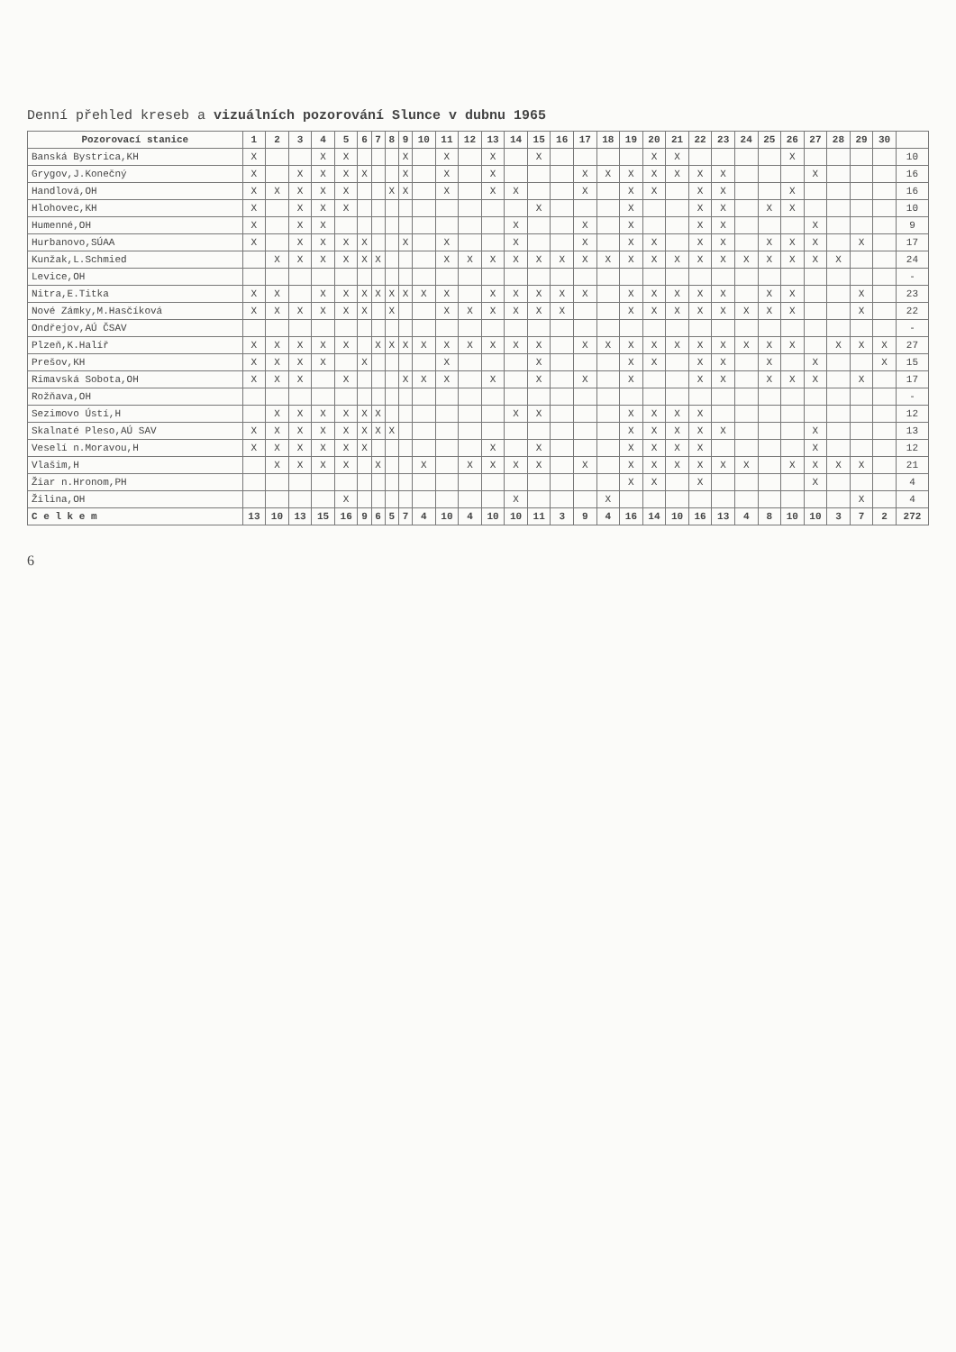Denní přehled kreseb a vizuálních pozorování Slunce v dubnu 1965
| Pozorovací stanice | 1 | 2 | 3 | 4 | 5 | 6 | 7 | 8 | 9 | 10 | 11 | 12 | 13 | 14 | 15 | 16 | 17 | 18 | 19 | 20 | 21 | 22 | 23 | 24 | 25 | 26 | 27 | 28 | 29 | 30 | |
| --- | --- | --- | --- | --- | --- | --- | --- | --- | --- | --- | --- | --- | --- | --- | --- | --- | --- | --- | --- | --- | --- | --- | --- | --- | --- | --- | --- | --- | --- | --- | --- |
| Banská Bystrica,KH | X | | | X | X | | | | X | | X | | X | | X | | | | | X | X | | | | | X | | | | | 10 |
| Grygov,J.Konečný | X | | X | X | X | X | | | X | | X | | X | | | | X | X | X | X | X | X | X | | | | X | | | | 16 |
| Handlová,OH | X | X | X | X | X | | | X | X | | X | | X | X | | | X | | X | X | | X | X | | | X | | | | | 16 |
| Hlohovec,KH | X | | X | X | X | | | | | | | | | | X | | | | X | | | X | X | | X | X | | | | | 10 |
| Humenné,OH | X | | X | X | | | | | | | | | | X | | | X | | X | | | X | X | | | | X | | | | 9 |
| Hurbanovo,SÚAA | X | | X | X | X | X | | | X | | X | | | X | | | X | | X | X | | X | X | | X | X | X | | X | | 17 |
| Kunžak,L.Schmied | | X | X | X | X | X | X | | | | X | X | X | X | X | X | X | X | X | X | X | X | X | X | X | X | X | X | | | 24 |
| Levice,OH | | | | | | | | | | | | | | | | | | | | | | | | | | | | | | | - |
| Nitra,E.Titka | X | X | | X | X | X | X | X | X | X | X | | X | X | X | X | X | | X | X | X | X | X | | X | X | | | X | | 23 |
| Nové Zámky,M.Hasčíková | X | X | X | X | X | X | | X | | | X | X | X | X | X | X | | | X | X | X | X | X | X | X | X | | | X | | 22 |
| Ondřejov,AÚ ČSAV | | | | | | | | | | | | | | | | | | | | | | | | | | | | | | | - |
| Plzeň,K.Halíř | X | X | X | X | X | | X | X | X | X | X | X | X | X | X | | X | X | X | X | X | X | X | X | X | X | | X | X | X | 27 |
| Prešov,KH | X | X | X | X | | X | | | | | X | | | | X | | | | X | X | | X | X | | X | | X | | | X | 15 |
| Rimavská Sobota,OH | X | X | X | | X | | | | X | X | X | | X | | X | | X | | X | | | X | X | | X | X | X | | X | | 17 |
| Rožňava,OH | | | | | | | | | | | | | | | | | | | | | | | | | | | | | | | - |
| Sezimovo Ústí,H | | X | X | X | X | X | X | | | | | | | X | X | | | | X | X | X | X | | | | | | | | | 12 |
| Skalnaté Pleso,AÚ SAV | X | X | X | X | X | X | X | X | | | | | | | | | | | X | X | X | X | X | | | | X | | | | 13 |
| Veselí n.Moravou,H | X | X | X | X | X | X | | | | | | | X | | X | | | | X | X | X | X | | | | | X | | | | 12 |
| Vlašim,H | | X | X | X | X | | X | | | X | | X | X | X | X | | X | | X | X | X | X | X | X | | X | X | X | X | | 21 |
| Žiar n.Hronom,PH | | | | | | | | | | | | | | | | | | | X | X | | X | | | | | X | | | | 4 |
| Žilina,OH | | | | | X | | | | | | | | | X | | | | X | | | | | | | | | | | X | | 4 |
| C e l k e m | 13 | 10 | 13 | 15 | 16 | 9 | 6 | 5 | 7 | 4 | 10 | 4 | 10 | 10 | 11 | 3 | 9 | 4 | 16 | 14 | 10 | 16 | 13 | 4 | 8 | 10 | 10 | 3 | 7 | 2 | 272 |
6